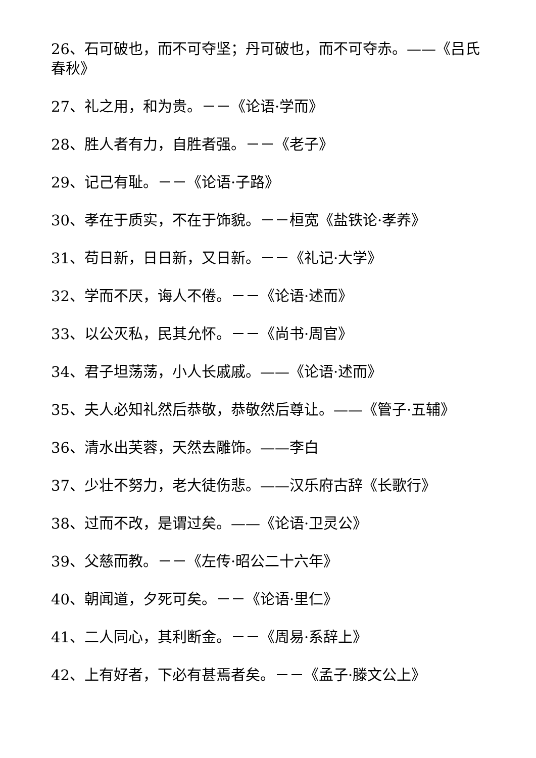26、石可破也，而不可夺坚；丹可破也，而不可夺赤。——《吕氏春秋》
27、礼之用，和为贵。－－《论语·学而》
28、胜人者有力，自胜者强。－－《老子》
29、记己有耻。－－《论语·子路》
30、孝在于质实，不在于饰貌。－－桓宽《盐铁论·孝养》
31、苟日新，日日新，又日新。－－《礼记·大学》
32、学而不厌，诲人不倦。－－《论语·述而》
33、以公灭私，民其允怀。－－《尚书·周官》
34、君子坦荡荡，小人长戚戚。——《论语·述而》
35、夫人必知礼然后恭敬，恭敬然后尊让。——《管子·五辅》
36、清水出芙蓉，天然去雕饰。——李白
37、少壮不努力，老大徒伤悲。——汉乐府古辞《长歌行》
38、过而不改，是谓过矣。——《论语·卫灵公》
39、父慈而教。－－《左传·昭公二十六年》
40、朝闻道，夕死可矣。－－《论语·里仁》
41、二人同心，其利断金。－－《周易·系辞上》
42、上有好者，下必有甚焉者矣。－－《孟子·滕文公上》